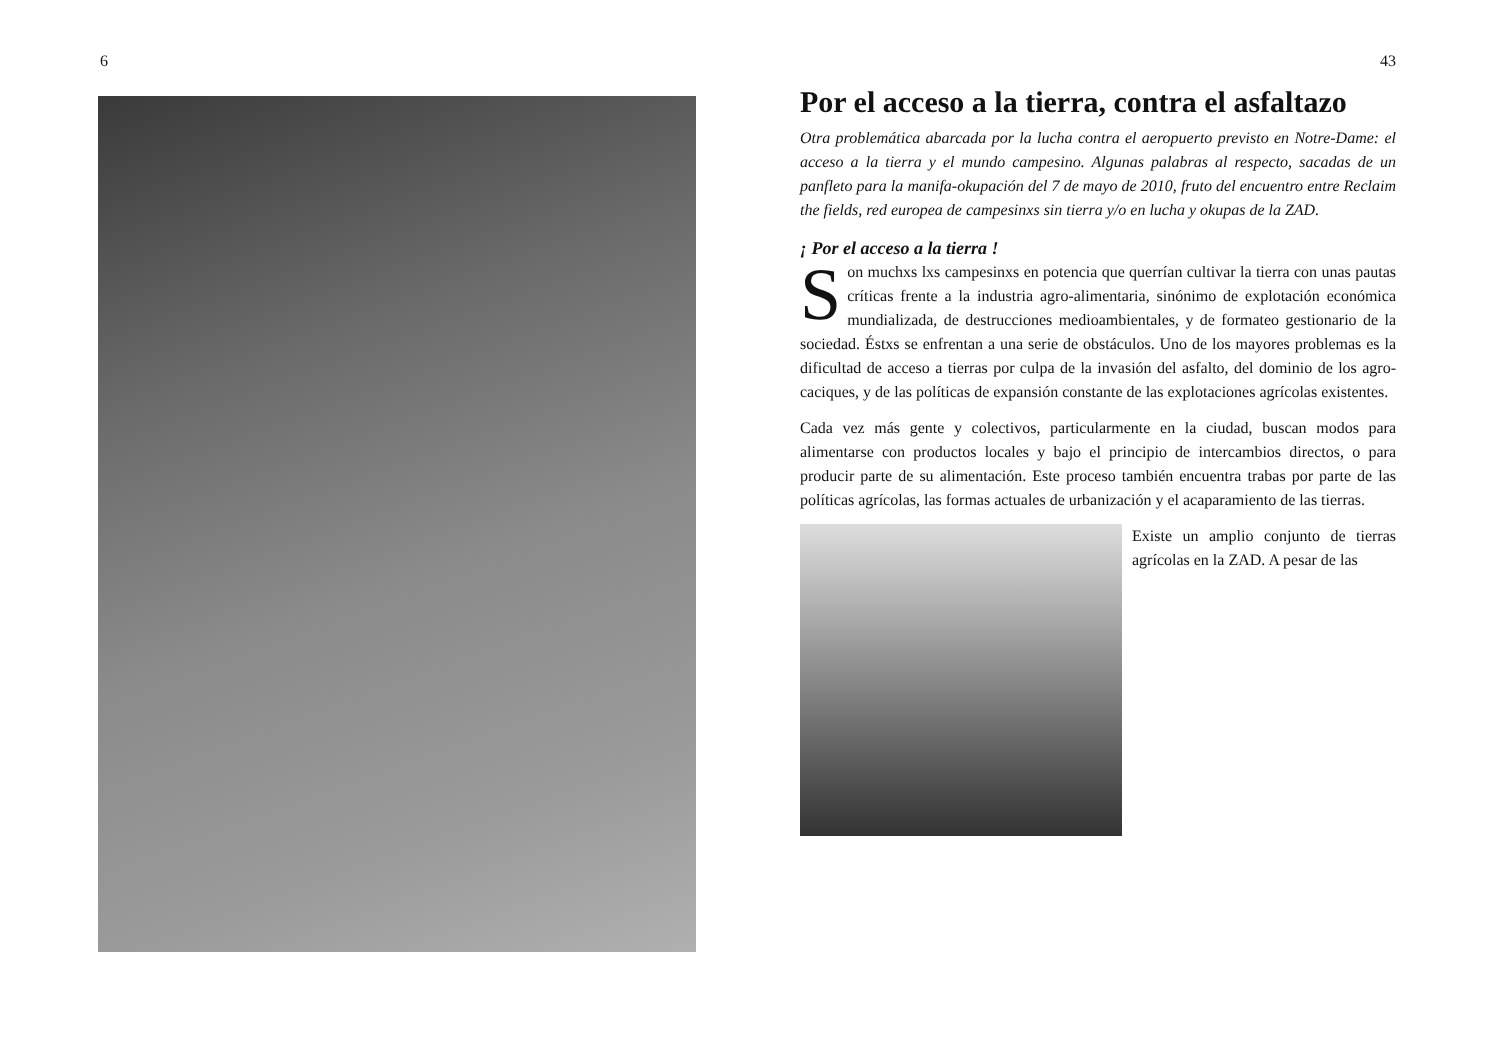6 43
Por el acceso a la tierra, contra el asfaltazo
Otra problemática abarcada por la lucha contra el aeropuerto previsto en Notre-Dame: el acceso a la tierra y el mundo campesino. Algunas palabras al respecto, sacadas de un panfleto para la manifa-okupación del 7 de mayo de 2010, fruto del encuentro entre Reclaim the fields, red europea de campesinxs sin tierra y/o en lucha y okupas de la ZAD.
¡ Por el acceso a la tierra !
Son muchxs lxs campesinxs en potencia que querrían cultivar la tierra con unas pautas críticas frente a la industria agro-alimentaria, sinónimo de explotación económica mundializada, de destrucciones medioambientales, y de formateo gestionario de la sociedad. Éstxs se enfrentan a una serie de obstáculos. Uno de los mayores problemas es la dificultad de acceso a tierras por culpa de la invasión del asfalto, del dominio de los agro-caciques, y de las políticas de expansión constante de las explotaciones agrícolas existentes.
Cada vez más gente y colectivos, particularmente en la ciudad, buscan modos para alimentarse con productos locales y bajo el principio de intercambios directos, o para producir parte de su alimentación. Este proceso también encuentra trabas por parte de las políticas agrícolas, las formas actuales de urbanización y el acaparamiento de las tierras.
Existe un amplio conjunto de tierras agrícolas en la ZAD. A pesar de las